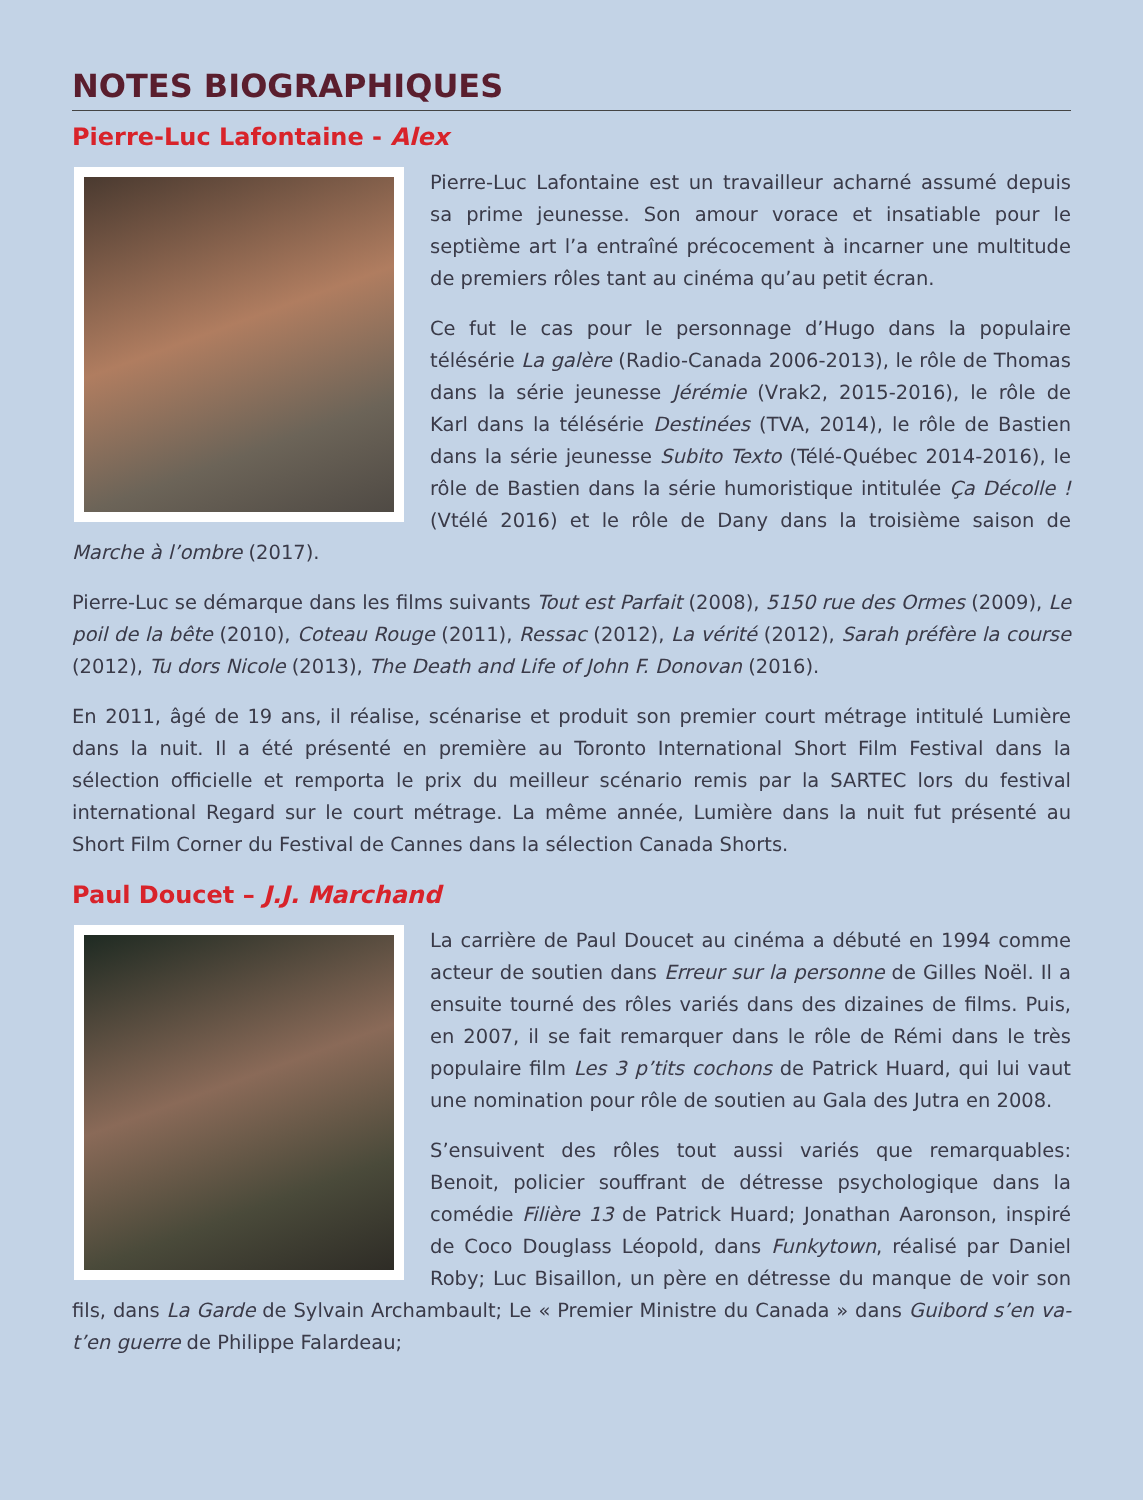NOTES BIOGRAPHIQUES
Pierre-Luc Lafontaine - Alex
Pierre-Luc Lafontaine est un travailleur acharné assumé depuis sa prime jeunesse. Son amour vorace et insatiable pour le septième art l’a entraîné précocement à incarner une multitude de premiers rôles tant au cinéma qu’au petit écran.
Ce fut le cas pour le personnage d’Hugo dans la populaire télésérie La galère (Radio-Canada 2006-2013), le rôle de Thomas dans la série jeunesse Jérémie (Vrak2, 2015-2016), le rôle de Karl dans la télésérie Destinées (TVA, 2014), le rôle de Bastien dans la série jeunesse Subito Texto (Télé-Québec 2014-2016), le rôle de Bastien dans la série humoristique intitulée Ça Décolle ! (Vtélé 2016) et le rôle de Dany dans la troisième saison de Marche à l’ombre (2017).
Pierre-Luc se démarque dans les films suivants Tout est Parfait (2008), 5150 rue des Ormes (2009), Le poil de la bête (2010), Coteau Rouge (2011), Ressac (2012), La vérité (2012), Sarah préfère la course (2012), Tu dors Nicole (2013), The Death and Life of John F. Donovan (2016).
En 2011, âgé de 19 ans, il réalise, scénarise et produit son premier court métrage intitulé Lumière dans la nuit. Il a été présenté en première au Toronto International Short Film Festival dans la sélection officielle et remporta le prix du meilleur scénario remis par la SARTEC lors du festival international Regard sur le court métrage. La même année, Lumière dans la nuit fut présenté au Short Film Corner du Festival de Cannes dans la sélection Canada Shorts.
Paul Doucet – J.J. Marchand
La carrière de Paul Doucet au cinéma a débuté en 1994 comme acteur de soutien dans Erreur sur la personne de Gilles Noël. Il a ensuite tourné des rôles variés dans des dizaines de films. Puis, en 2007, il se fait remarquer dans le rôle de Rémi dans le très populaire film Les 3 p’tits cochons de Patrick Huard, qui lui vaut une nomination pour rôle de soutien au Gala des Jutra en 2008.
S’ensuivent des rôles tout aussi variés que remarquables: Benoit, policier souffrant de détresse psychologique dans la comédie Filière 13 de Patrick Huard; Jonathan Aaronson, inspiré de Coco Douglass Léopold, dans Funkytown, réalisé par Daniel Roby; Luc Bisaillon, un père en détresse du manque de voir son fils, dans La Garde de Sylvain Archambault; Le « Premier Ministre du Canada » dans Guibord s’en va-t’en guerre de Philippe Falardeau;